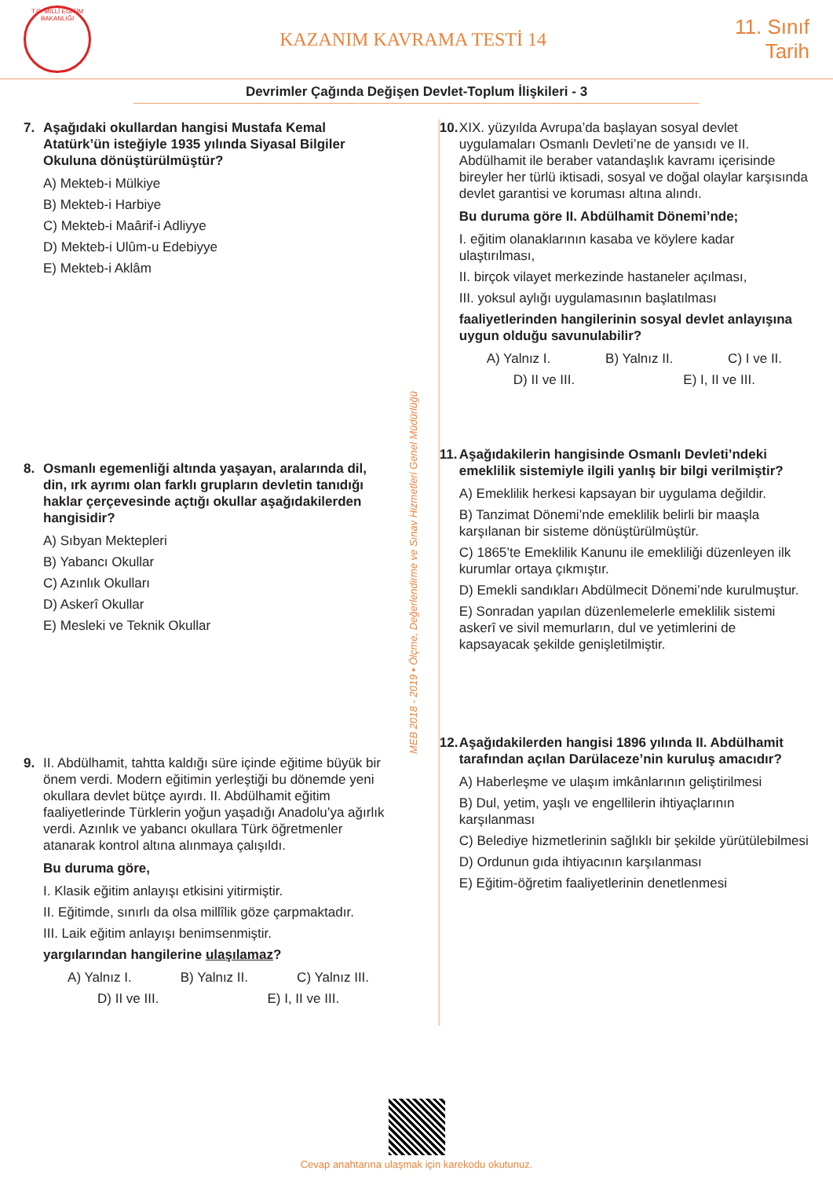T.C. MİLLÎ EĞİTİM BAKANLIĞI
KAZANIM KAVRAMA TESTİ 14
11. Sınıf
Tarih
Devrimler Çağında Değişen Devlet-Toplum İlişkileri - 3
7. Aşağıdaki okullardan hangisi Mustafa Kemal Atatürk’ün isteğiyle 1935 yılında Siyasal Bilgiler Okuluna dönüştürülmüştür?
A) Mekteb-i Mülkiye
B) Mekteb-i Harbiye
C) Mekteb-i Maârif-i Adliyye
D) Mekteb-i Ulûm-u Edebiyye
E) Mekteb-i Aklâm
8. Osmanlı egemenliği altında yaşayan, aralarında dil, din, ırk ayrımı olan farklı grupların devletin tanıdığı haklar çerçevesinde açtığı okullar aşağıdakilerden hangisidir?
A) Sıbyan Mektepleri
B) Yabancı Okullar
C) Azınlık Okulları
D) Askerî Okullar
E) Mesleki ve Teknik Okullar
9. II. Abdülhamit, tahtta kaldığı süre içinde eğitime büyük bir önem verdi. Modern eğitimin yerleştiği bu dönemde yeni okullara devlet bütçe ayırdı. II. Abdülhamit eğitim faaliyetlerinde Türklerin yoğun yaşadığı Anadolu’ya ağırlık verdi. Azınlık ve yabancı okullara Türk öğretmenler atanarak kontrol altına alınmaya çalışıldı.
Bu duruma göre,
I. Klasik eğitim anlayışı etkisini yitirmiştir.
II. Eğitimde, sınırlı da olsa millîlik göze çarpmaktadır.
III. Laik eğitim anlayışı benimsenmiştir.
yargılarından hangilerine ulaşılamaz?
A) Yalnız I. B) Yalnız II. C) Yalnız III.
D) II ve III. E) I, II ve III.
MEB 2018 - 2019 • Ölçme, Değerlendirme ve Sınav Hizmetleri Genel Müdürlüğü
10.
XIX. yüzyılda Avrupa’da başlayan sosyal devlet uygulamaları Osmanlı Devleti’ne de yansıdı ve II. Abdülhamit ile beraber vatandaşlık kavramı içerisinde bireyler her türlü iktisadi, sosyal ve doğal olaylar karşısında devlet garantisi ve koruması altına alındı.
Bu duruma göre II. Abdülhamit Dönemi’nde;
I. eğitim olanaklarının kasaba ve köylere kadar ulaştırılması,
II. birçok vilayet merkezinde hastaneler açılması,
III. yoksul aylığı uygulamasının başlatılması
faaliyetlerinden hangilerinin sosyal devlet anlayışına uygun olduğu savunulabilir?
A) Yalnız I. B) Yalnız II. C) I ve II.
D) II ve III. E) I, II ve III.
11.
Aşağıdakilerin hangisinde Osmanlı Devleti’ndeki emeklilik sistemiyle ilgili yanlış bir bilgi verilmiştir?
A) Emeklilik herkesi kapsayan bir uygulama değildir.
B) Tanzimat Dönemi’nde emeklilik belirli bir maaşla karşılanan bir sisteme dönüştürülmüştür.
C) 1865’te Emeklilik Kanunu ile emekliliği düzenleyen ilk kurumlar ortaya çıkmıştır.
D) Emekli sandıkları Abdülmecit Dönemi’nde kurulmuştur.
E) Sonradan yapılan düzenlemelerle emeklilik sistemi askerî ve sivil memurların, dul ve yetimlerini de kapsayacak şekilde genişletilmiştir.
12.
Aşağıdakilerden hangisi 1896 yılında II. Abdülhamit tarafından açılan Darülaceze’nin kuruluş amacıdır?
A) Haberleşme ve ulaşım imkânlarının geliştirilmesi
B) Dul, yetim, yaşlı ve engellilerin ihtiyaçlarının karşılanması
C) Belediye hizmetlerinin sağlıklı bir şekilde yürütülebilmesi
D) Ordunun gıda ihtiyacının karşılanması
E) Eğitim-öğretim faaliyetlerinin denetlenmesi
Cevap anahtarına ulaşmak için karekodu okutunuz.